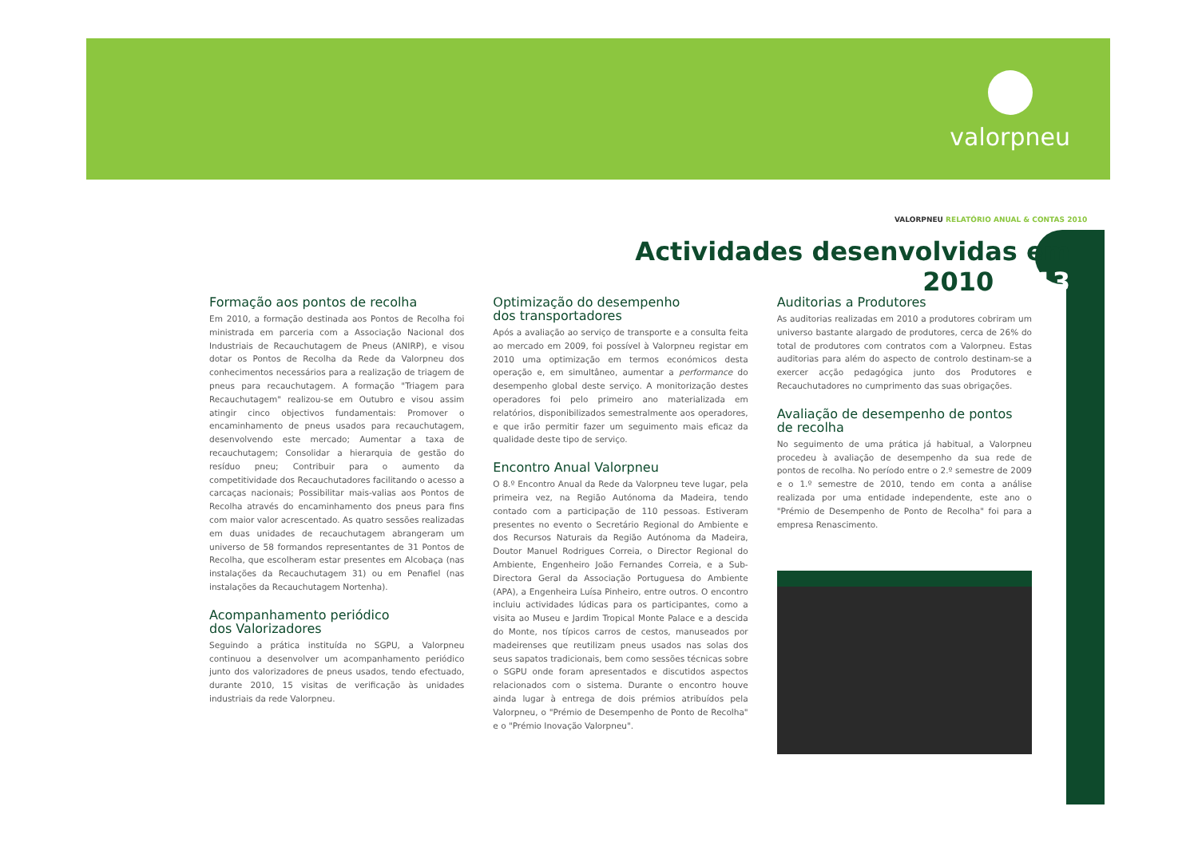valorpneu
VALORPNEU RELATÓRIO ANUAL & CONTAS 2010
Actividades desenvolvidas em 2010 13
Formação aos pontos de recolha
Em 2010, a formação destinada aos Pontos de Recolha foi ministrada em parceria com a Associação Nacional dos Industriais de Recauchutagem de Pneus (ANIRP), e visou dotar os Pontos de Recolha da Rede da Valorpneu dos conhecimentos necessários para a realização de triagem de pneus para recauchutagem. A formação "Triagem para Recauchutagem" realizou-se em Outubro e visou assim atingir cinco objectivos fundamentais: Promover o encaminhamento de pneus usados para recauchutagem, desenvolvendo este mercado; Aumentar a taxa de recauchutagem; Consolidar a hierarquia de gestão do resíduo pneu; Contribuir para o aumento da competitividade dos Recauchutadores facilitando o acesso a carcaças nacionais; Possibilitar mais-valias aos Pontos de Recolha através do encaminhamento dos pneus para fins com maior valor acrescentado. As quatro sessões realizadas em duas unidades de recauchutagem abrangeram um universo de 58 formandos representantes de 31 Pontos de Recolha, que escolheram estar presentes em Alcobaça (nas instalações da Recauchutagem 31) ou em Penafiel (nas instalações da Recauchutagem Nortenha).
Acompanhamento periódico
dos Valorizadores
Seguindo a prática instituída no SGPU, a Valorpneu continuou a desenvolver um acompanhamento periódico junto dos valorizadores de pneus usados, tendo efectuado, durante 2010, 15 visitas de verificação às unidades industriais da rede Valorpneu.
Optimização do desempenho
dos transportadores
Após a avaliação ao serviço de transporte e a consulta feita ao mercado em 2009, foi possível à Valorpneu registar em 2010 uma optimização em termos económicos desta operação e, em simultâneo, aumentar a performance do desempenho global deste serviço. A monitorização destes operadores foi pelo primeiro ano materializada em relatórios, disponibilizados semestralmente aos operadores, e que irão permitir fazer um seguimento mais eficaz da qualidade deste tipo de serviço.
Encontro Anual Valorpneu
O 8.º Encontro Anual da Rede da Valorpneu teve lugar, pela primeira vez, na Região Autónoma da Madeira, tendo contado com a participação de 110 pessoas. Estiveram presentes no evento o Secretário Regional do Ambiente e dos Recursos Naturais da Região Autónoma da Madeira, Doutor Manuel Rodrigues Correia, o Director Regional do Ambiente, Engenheiro João Fernandes Correia, e a Sub-Directora Geral da Associação Portuguesa do Ambiente (APA), a Engenheira Luísa Pinheiro, entre outros. O encontro incluiu actividades lúdicas para os participantes, como a visita ao Museu e Jardim Tropical Monte Palace e a descida do Monte, nos típicos carros de cestos, manuseados por madeirenses que reutilizam pneus usados nas solas dos seus sapatos tradicionais, bem como sessões técnicas sobre o SGPU onde foram apresentados e discutidos aspectos relacionados com o sistema. Durante o encontro houve ainda lugar à entrega de dois prémios atribuídos pela Valorpneu, o "Prémio de Desempenho de Ponto de Recolha" e o "Prémio Inovação Valorpneu".
Auditorias a Produtores
As auditorias realizadas em 2010 a produtores cobriram um universo bastante alargado de produtores, cerca de 26% do total de produtores com contratos com a Valorpneu. Estas auditorias para além do aspecto de controlo destinam-se a exercer acção pedagógica junto dos Produtores e Recauchutadores no cumprimento das suas obrigações.
Avaliação de desempenho de pontos de recolha
No seguimento de uma prática já habitual, a Valorpneu procedeu à avaliação de desempenho da sua rede de pontos de recolha. No período entre o 2.º semestre de 2009 e o 1.º semestre de 2010, tendo em conta a análise realizada por uma entidade independente, este ano o "Prémio de Desempenho de Ponto de Recolha" foi para a empresa Renascimento.